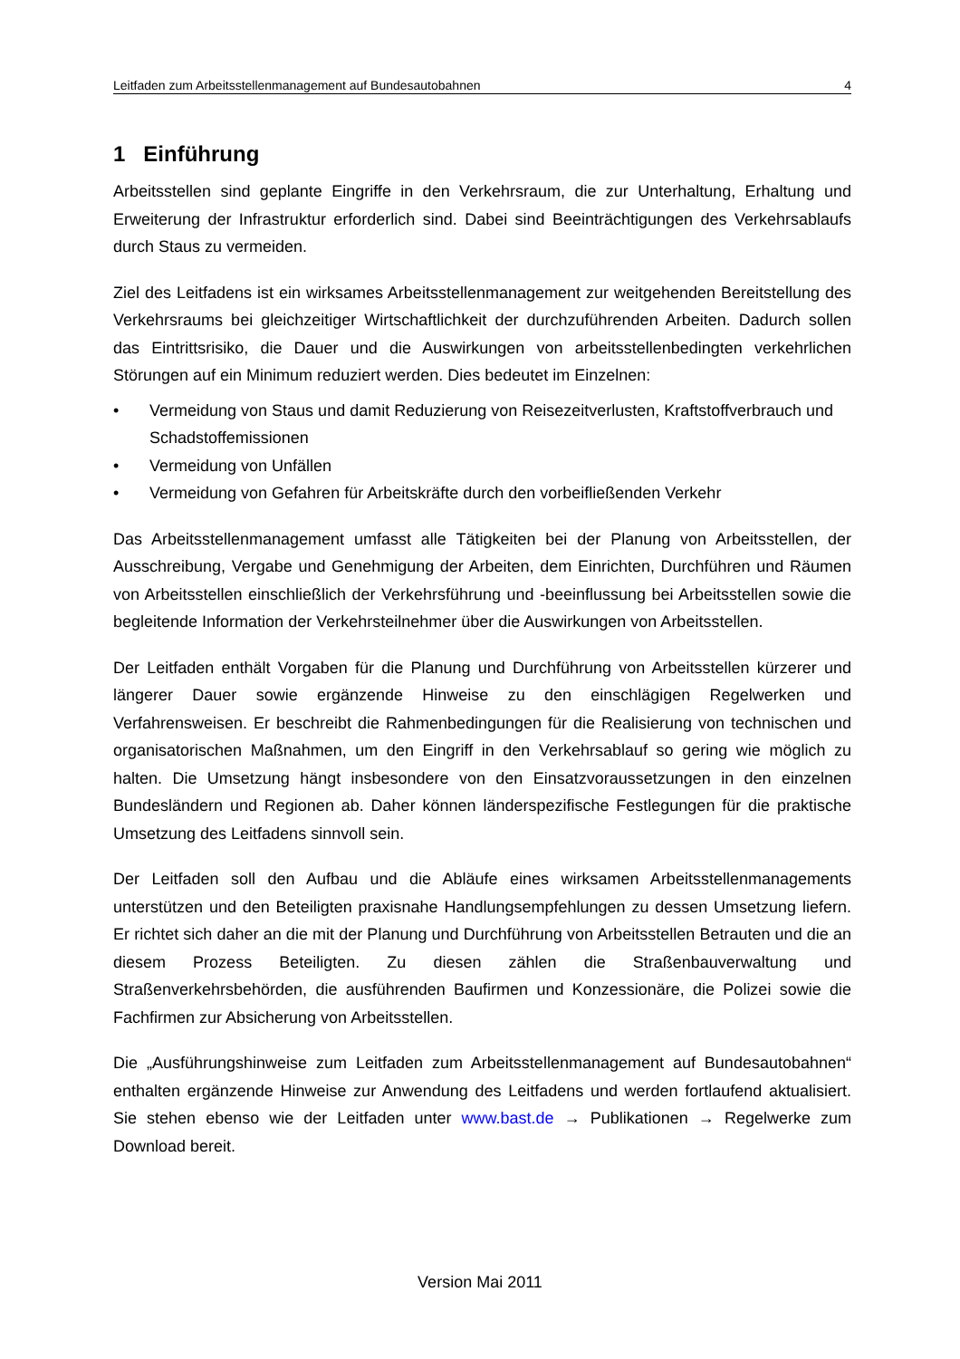Leitfaden zum Arbeitsstellenmanagement auf Bundesautobahnen 4
1 Einführung
Arbeitsstellen sind geplante Eingriffe in den Verkehrsraum, die zur Unterhaltung, Erhaltung und Erweiterung der Infrastruktur erforderlich sind. Dabei sind Beeinträchtigungen des Verkehrsablaufs durch Staus zu vermeiden.
Ziel des Leitfadens ist ein wirksames Arbeitsstellenmanagement zur weitgehenden Bereitstellung des Verkehrsraums bei gleichzeitiger Wirtschaftlichkeit der durchzuführenden Arbeiten. Dadurch sollen das Eintrittsrisiko, die Dauer und die Auswirkungen von arbeitsstellenbedingten verkehrlichen Störungen auf ein Minimum reduziert werden. Dies bedeutet im Einzelnen:
• Vermeidung von Staus und damit Reduzierung von Reisezeitverlusten, Kraftstoffverbrauch und Schadstoffemissionen
• Vermeidung von Unfällen
• Vermeidung von Gefahren für Arbeitskräfte durch den vorbeifließenden Verkehr
Das Arbeitsstellenmanagement umfasst alle Tätigkeiten bei der Planung von Arbeitsstellen, der Ausschreibung, Vergabe und Genehmigung der Arbeiten, dem Einrichten, Durchführen und Räumen von Arbeitsstellen einschließlich der Verkehrsführung und -beeinflussung bei Arbeitsstellen sowie die begleitende Information der Verkehrsteilnehmer über die Auswirkungen von Arbeitsstellen.
Der Leitfaden enthält Vorgaben für die Planung und Durchführung von Arbeitsstellen kürzerer und längerer Dauer sowie ergänzende Hinweise zu den einschlägigen Regelwerken und Verfahrensweisen. Er beschreibt die Rahmenbedingungen für die Realisierung von technischen und organisatorischen Maßnahmen, um den Eingriff in den Verkehrsablauf so gering wie möglich zu halten. Die Umsetzung hängt insbesondere von den Einsatzvoraussetzungen in den einzelnen Bundesländern und Regionen ab. Daher können länderspezifische Festlegungen für die praktische Umsetzung des Leitfadens sinnvoll sein.
Der Leitfaden soll den Aufbau und die Abläufe eines wirksamen Arbeitsstellenmanagements unterstützen und den Beteiligten praxisnahe Handlungsempfehlungen zu dessen Umsetzung liefern. Er richtet sich daher an die mit der Planung und Durchführung von Arbeitsstellen Betrauten und die an diesem Prozess Beteiligten. Zu diesen zählen die Straßenbauverwaltung und Straßenverkehrsbehörden, die ausführenden Baufirmen und Konzessionäre, die Polizei sowie die Fachfirmen zur Absicherung von Arbeitsstellen.
Die „Ausführungshinweise zum Leitfaden zum Arbeitsstellenmanagement auf Bundesautobahnen“ enthalten ergänzende Hinweise zur Anwendung des Leitfadens und werden fortlaufend aktualisiert. Sie stehen ebenso wie der Leitfaden unter www.bast.de → Publikationen → Regelwerke zum Download bereit.
Version Mai 2011